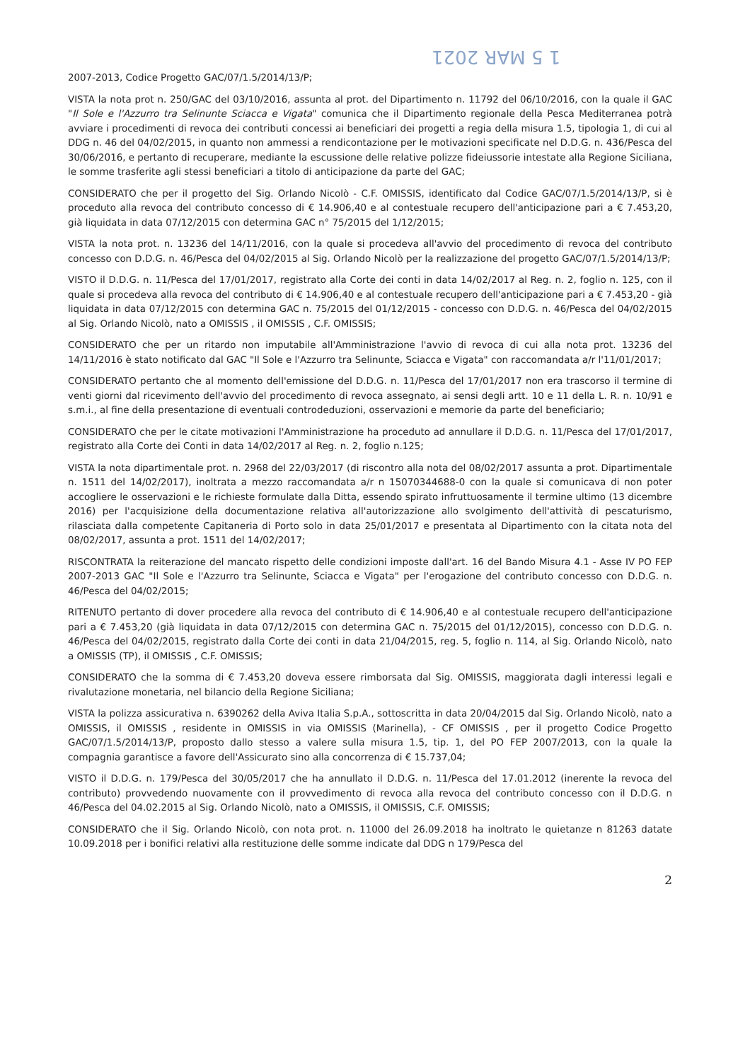1 5 MAR 2021
2007-2013, Codice Progetto GAC/07/1.5/2014/13/P;
VISTA la nota prot n. 250/GAC del 03/10/2016, assunta al prot. del Dipartimento n. 11792 del 06/10/2016, con la quale il GAC "Il Sole e l'Azzurro tra Selinunte Sciacca e Vigata" comunica che il Dipartimento regionale della Pesca Mediterranea potrà avviare i procedimenti di revoca dei contributi concessi ai beneficiari dei progetti a regia della misura 1.5, tipologia 1, di cui al DDG n. 46 del 04/02/2015, in quanto non ammessi a rendicontazione per le motivazioni specificate nel D.D.G. n. 436/Pesca del 30/06/2016, e pertanto di recuperare, mediante la escussione delle relative polizze fideiussorie intestate alla Regione Siciliana, le somme trasferite agli stessi beneficiari a titolo di anticipazione da parte del GAC;
CONSIDERATO che per il progetto del Sig. Orlando Nicolò - C.F. OMISSIS, identificato dal Codice GAC/07/1.5/2014/13/P, si è proceduto alla revoca del contributo concesso di € 14.906,40 e al contestuale recupero dell'anticipazione pari a € 7.453,20, già liquidata in data 07/12/2015 con determina GAC n° 75/2015 del 1/12/2015;
VISTA la nota prot. n. 13236 del 14/11/2016, con la quale si procedeva all'avvio del procedimento di revoca del contributo concesso con D.D.G. n. 46/Pesca del 04/02/2015 al Sig. Orlando Nicolò per la realizzazione del progetto GAC/07/1.5/2014/13/P;
VISTO il D.D.G. n. 11/Pesca del 17/01/2017, registrato alla Corte dei conti in data 14/02/2017 al Reg. n. 2, foglio n. 125, con il quale si procedeva alla revoca del contributo di € 14.906,40 e al contestuale recupero dell'anticipazione pari a € 7.453,20 - già liquidata in data 07/12/2015 con determina GAC n. 75/2015 del 01/12/2015 - concesso con D.D.G. n. 46/Pesca del 04/02/2015 al Sig. Orlando Nicolò, nato a OMISSIS , il OMISSIS , C.F. OMISSIS;
CONSIDERATO che per un ritardo non imputabile all'Amministrazione l'avvio di revoca di cui alla nota prot. 13236 del 14/11/2016 è stato notificato dal GAC "Il Sole e l'Azzurro tra Selinunte, Sciacca e Vigata" con raccomandata a/r l'11/01/2017;
CONSIDERATO pertanto che al momento dell'emissione del D.D.G. n. 11/Pesca del 17/01/2017 non era trascorso il termine di venti giorni dal ricevimento dell'avvio del procedimento di revoca assegnato, ai sensi degli artt. 10 e 11 della L. R. n. 10/91 e s.m.i., al fine della presentazione di eventuali controdeduzioni, osservazioni e memorie da parte del beneficiario;
CONSIDERATO che per le citate motivazioni l'Amministrazione ha proceduto ad annullare il D.D.G. n. 11/Pesca del 17/01/2017, registrato alla Corte dei Conti in data 14/02/2017 al Reg. n. 2, foglio n.125;
VISTA la nota dipartimentale prot. n. 2968 del 22/03/2017 (di riscontro alla nota del 08/02/2017 assunta a prot. Dipartimentale n. 1511 del 14/02/2017), inoltrata a mezzo raccomandata a/r n 15070344688-0 con la quale si comunicava di non poter accogliere le osservazioni e le richieste formulate dalla Ditta, essendo spirato infruttuosamente il termine ultimo (13 dicembre 2016) per l'acquisizione della documentazione relativa all'autorizzazione allo svolgimento dell'attività di pescaturismo, rilasciata dalla competente Capitaneria di Porto solo in data 25/01/2017 e presentata al Dipartimento con la citata nota del 08/02/2017, assunta a prot. 1511 del 14/02/2017;
RISCONTRATA la reiterazione del mancato rispetto delle condizioni imposte dall'art. 16 del Bando Misura 4.1 - Asse IV PO FEP 2007-2013 GAC "Il Sole e l'Azzurro tra Selinunte, Sciacca e Vigata" per l'erogazione del contributo concesso con D.D.G. n. 46/Pesca del 04/02/2015;
RITENUTO pertanto di dover procedere alla revoca del contributo di € 14.906,40 e al contestuale recupero dell'anticipazione pari a € 7.453,20 (già liquidata in data 07/12/2015 con determina GAC n. 75/2015 del 01/12/2015), concesso con D.D.G. n. 46/Pesca del 04/02/2015, registrato dalla Corte dei conti in data 21/04/2015, reg. 5, foglio n. 114, al Sig. Orlando Nicolò, nato a OMISSIS (TP), il OMISSIS , C.F. OMISSIS;
CONSIDERATO che la somma di € 7.453,20 doveva essere rimborsata dal Sig. OMISSIS, maggiorata dagli interessi legali e rivalutazione monetaria, nel bilancio della Regione Siciliana;
VISTA la polizza assicurativa n. 6390262 della Aviva Italia S.p.A., sottoscritta in data 20/04/2015 dal Sig. Orlando Nicolò, nato a OMISSIS, il OMISSIS , residente in OMISSIS in via OMISSIS (Marinella), - CF OMISSIS , per il progetto Codice Progetto GAC/07/1.5/2014/13/P, proposto dallo stesso a valere sulla misura 1.5, tip. 1, del PO FEP 2007/2013, con la quale la compagnia garantisce a favore dell'Assicurato sino alla concorrenza di € 15.737,04;
VISTO il D.D.G. n. 179/Pesca del 30/05/2017 che ha annullato il D.D.G. n. 11/Pesca del 17.01.2012 (inerente la revoca del contributo) provvedendo nuovamente con il provvedimento di revoca alla revoca del contributo concesso con il D.D.G. n 46/Pesca del 04.02.2015 al Sig. Orlando Nicolò, nato a OMISSIS, il OMISSIS, C.F. OMISSIS;
CONSIDERATO che il Sig. Orlando Nicolò, con nota prot. n. 11000 del 26.09.2018 ha inoltrato le quietanze n 81263 datate 10.09.2018 per i bonifici relativi alla restituzione delle somme indicate dal DDG n 179/Pesca del
2